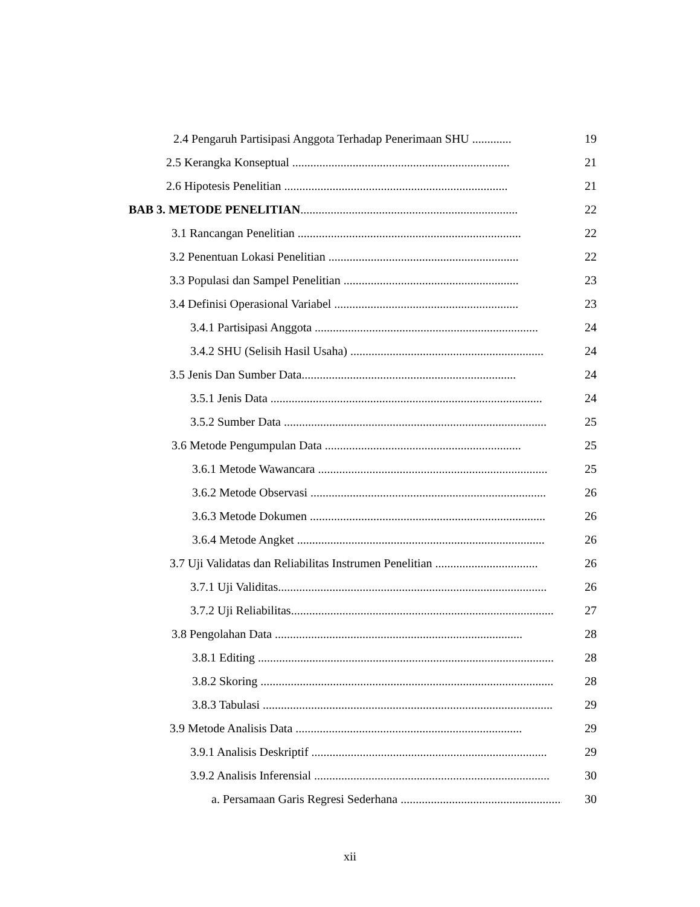2.4 Pengaruh Partisipasi Anggota Terhadap Penerimaan SHU ............. 19
2.5 Kerangka Konseptual ........................................................................ 21
2.6 Hipotesis Penelitian .......................................................................... 21
BAB 3. METODE PENELITIAN........................................................................ 22
3.1 Rancangan Penelitian .......................................................................... 22
3.2 Penentuan Lokasi Penelitian ............................................................... 22
3.3 Populasi dan Sampel Penelitian .......................................................... 23
3.4 Definisi Operasional Variabel ............................................................. 23
3.4.1 Partisipasi Anggota .......................................................................... 24
3.4.2 SHU (Selisih Hasil Usaha) ................................................................ 24
3.5 Jenis Dan Sumber Data....................................................................... 24
3.5.1 Jenis Data .......................................................................................... 24
3.5.2 Sumber Data ....................................................................................... 25
3.6 Metode Pengumpulan Data ................................................................. 25
3.6.1 Metode Wawancara ............................................................................ 25
3.6.2 Metode Observasi .............................................................................. 26
3.6.3 Metode Dokumen .............................................................................. 26
3.6.4 Metode Angket .................................................................................. 26
3.7 Uji Validatas dan Reliabilitas Instrumen Penelitian .................................. 26
3.7.1 Uji Validitas......................................................................................... 26
3.7.2 Uji Reliabilitas....................................................................................... 27
3.8 Pengolahan Data .................................................................................. 28
3.8.1 Editing .................................................................................................. 28
3.8.2 Skoring ................................................................................................. 28
3.8.3 Tabulasi ................................................................................................ 29
3.9 Metode Analisis Data ........................................................................... 29
3.9.1 Analisis Deskriptif .............................................................................. 29
3.9.2 Analisis Inferensial .............................................................................. 30
a. Persamaan Garis Regresi Sederhana ...................................................... 30
xii